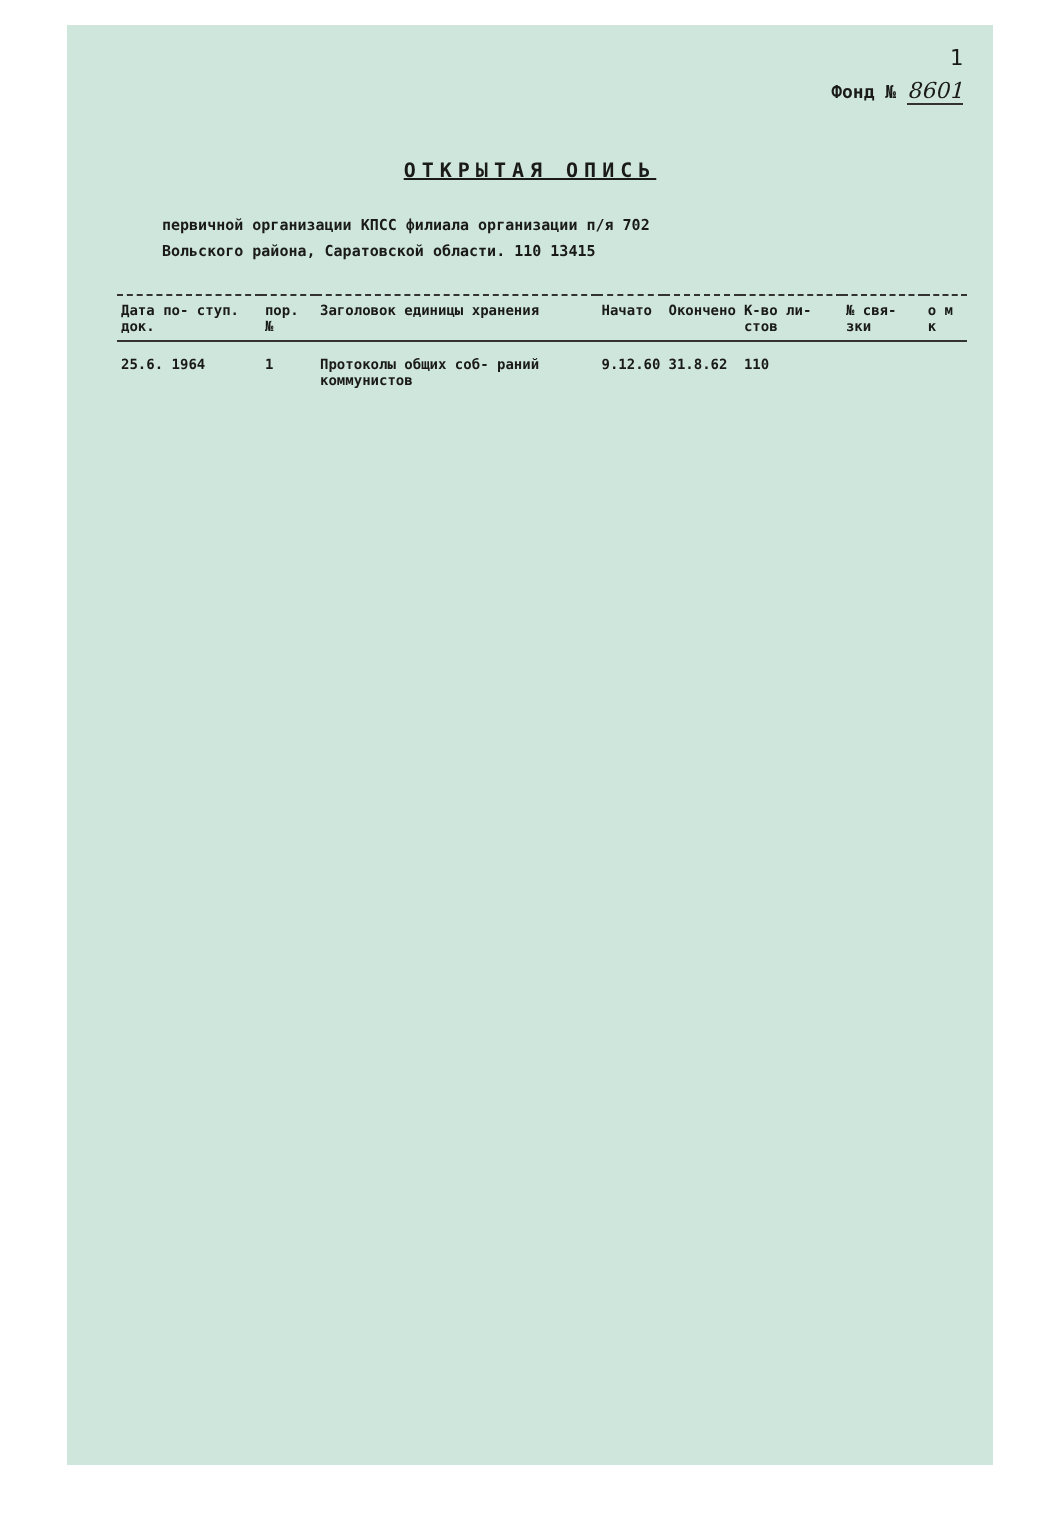1
Фонд № 8601
ОТКРЫТАЯ ОПИСЬ
первичной организации КПСС филиала организации п/я 702
Вольского района, Саратовской области. 110 13415
| Дата по- ступ. док. | пор. № | Заголовок единицы хранения | Начато | Окончено | К-во ли- стов | № свя- зки | о м к |
| --- | --- | --- | --- | --- | --- | --- | --- |
| 25.6. 1964 | 1 | Протоколы общих соб- раний коммунистов | 9.12.60 | 31.8.62 | 110 | | |